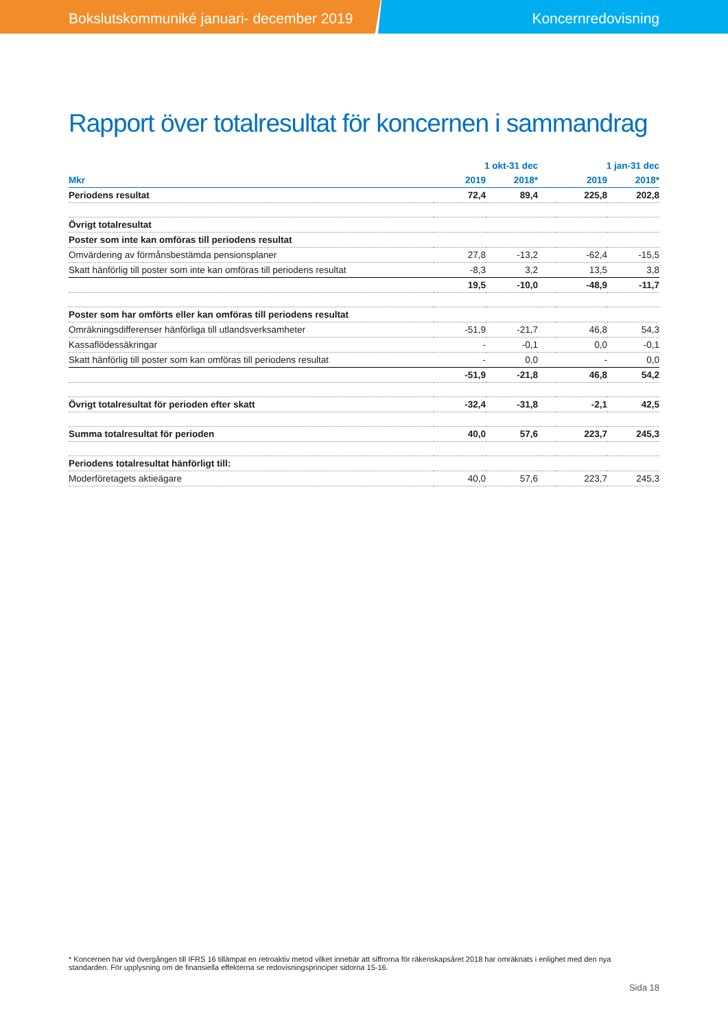Bokslutskommuniké januari- december 2019 Koncernredovisning
Rapport över totalresultat för koncernen i sammandrag
| | 1 okt-31 dec | | | 1 jan-31 dec | |
| --- | --- | --- | --- | --- | --- |
| Mkr | 2019 | 2018* | | 2019 | 2018* |
| Periodens resultat | 72,4 | 89,4 | | 225,8 | 202,8 |
| Övrigt totalresultat | | | | | |
| Poster som inte kan omföras till periodens resultat | | | | | |
| Omvärdering av förmånsbestämda pensionsplaner | 27,8 | -13,2 | | -62,4 | -15,5 |
| Skatt hänförlig till poster som inte kan omföras till periodens resultat | -8,3 | 3,2 | | 13,5 | 3,8 |
| | 19,5 | -10,0 | | -48,9 | -11,7 |
| Poster som har omförts eller kan omföras till periodens resultat | | | | | |
| Omräkningsdifferenser hänförliga till utlandsverksamheter | -51,9 | -21,7 | | 46,8 | 54,3 |
| Kassaflödessäkringar | - | -0,1 | | 0,0 | -0,1 |
| Skatt hänförlig till poster som kan omföras till periodens resultat | - | 0,0 | | - | 0,0 |
| | -51,9 | -21,8 | | 46,8 | 54,2 |
| Övrigt totalresultat för perioden efter skatt | -32,4 | -31,8 | | -2,1 | 42,5 |
| Summa totalresultat för perioden | 40,0 | 57,6 | | 223,7 | 245,3 |
| Periodens totalresultat hänförligt till: | | | | | |
| Moderföretagets aktieägare | 40,0 | 57,6 | | 223,7 | 245,3 |
* Koncernen har vid övergången till IFRS 16 tillämpat en retroaktiv metod vilket innebär att siffrorna för räkenskapsåret 2018 har omräknats i enlighet med den nya standarden. För upplysning om de finansiella effekterna se redovisningsprinciper sidorna 15-16.
Sida 18